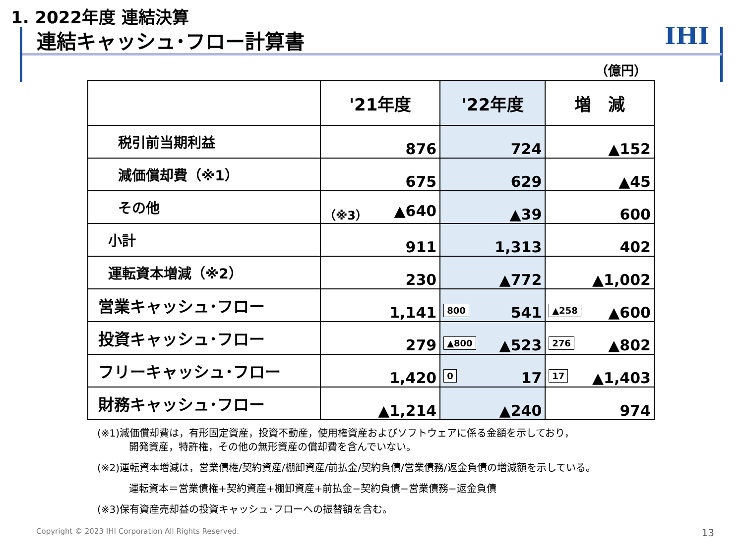1. 2022年度 連結決算
連結キャッシュ･フロー計算書 IHI
（億円）
| | '21年度 | '22年度 | 増 減 |
| --- | --- | --- | --- |
| 税引前当期利益 | 876 | 724 | ▲152 |
| 減価償却費（※1） | 675 | 629 | ▲45 |
| その他 | （※3） ▲640 | ▲39 | 600 |
| 小計 | 911 | 1,313 | 402 |
| 運転資本増減（※2） | 230 | ▲772 | ▲1,002 |
| 営業キャッシュ･フロー | 1,141 | 800 541 | ▲258 ▲600 |
| 投資キャッシュ･フロー | 279 | ▲800 ▲523 | 276 ▲802 |
| フリーキャッシュ･フロー | 1,420 | 0 17 | 17 ▲1,403 |
| 財務キャッシュ･フロー | ▲1,214 | ▲240 | 974 |
(※1)減価償却費は，有形固定資産，投資不動産，使用権資産およびソフトウェアに係る金額を示しており，
開発資産，特許権，その他の無形資産の償却費を含んでいない。
(※2)運転資本増減は，営業債権/契約資産/棚卸資産/前払金/契約負債/営業債務/返金負債の増減額を示している。
運転資本＝営業債権+契約資産+棚卸資産+前払金−契約負債−営業債務−返金負債
(※3)保有資産売却益の投資キャッシュ･フローへの振替額を含む。
Copyright © 2023 IHI Corporation All Rights Reserved.
13